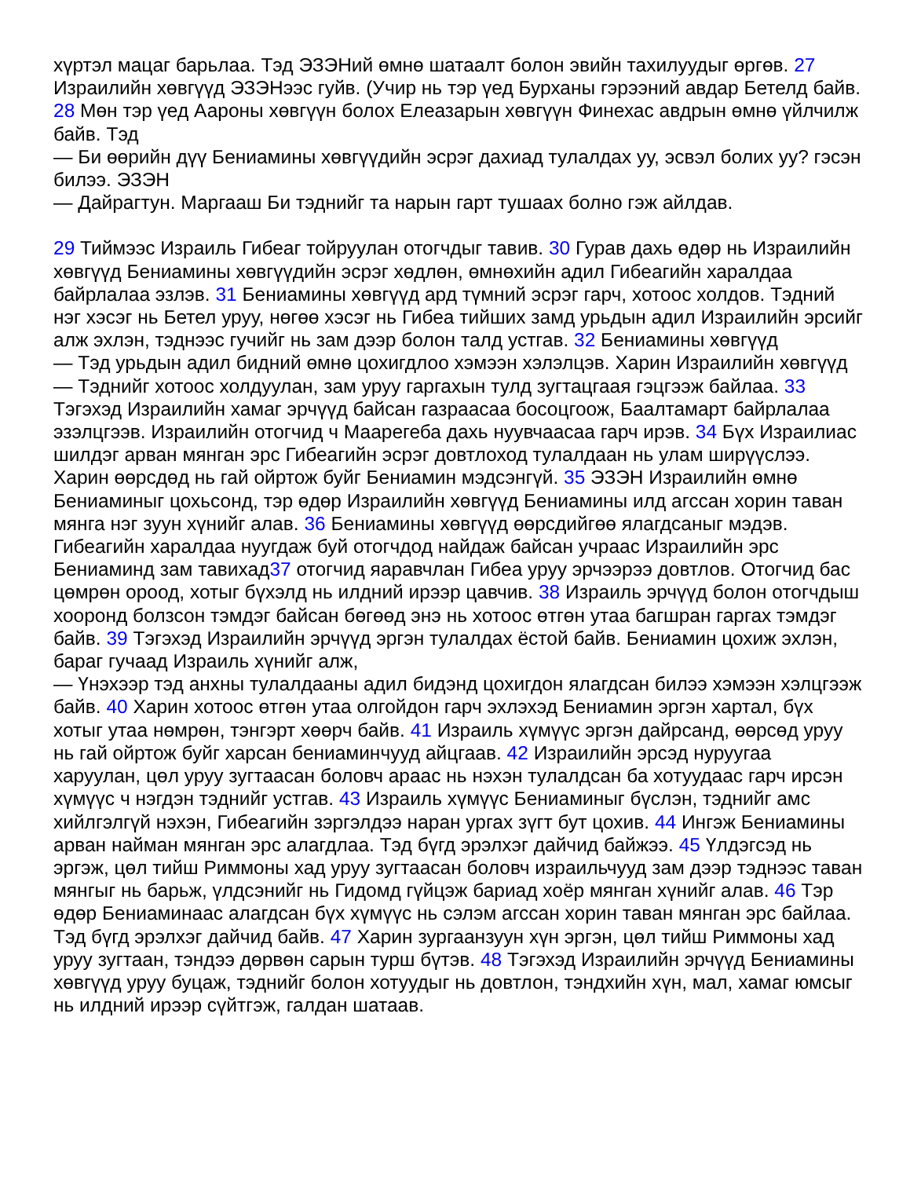хүртэл мацаг барьлаа. Тэд ЭЗЭНий өмнө шатаалт болон эвийн тахилуудыг өргөв. 27 Израилийн хөвгүүд ЭЗЭНээс гуйв. (Учир нь тэр үед Бурханы гэрээний авдар Бетелд байв. 28 Мөн тэр үед Аароны хөвгүүн болох Елеазарын хөвгүүн Финехас авдрын өмнө үйлчилж байв. Тэд
— Би өөрийн дүү Бениамины хөвгүүдийн эсрэг дахиад тулалдах уу, эсвэл болих уу? гэсэн билээ. ЭЗЭН
— Дайрагтун. Маргааш Би тэднийг та нарын гарт тушаах болно гэж айлдав.
29 Тиймээс Израиль Гибеаг тойруулан отогчдыг тавив. 30 Гурав дахь өдөр нь Израилийн хөвгүүд Бениамины хөвгүүдийн эсрэг хөдлөн, өмнөхийн адил Гибеагийн хаpалдаа байрлалаа эзлэв. 31 Бениамины хөвгүүд ард түмний эсрэг гарч, хотоос холдов. Тэдний нэг хэсэг нь Бетел уруу, нөгөө хэсэг нь Гибеа тийших замд урьдын адил Израилийн эрсийг алж эхлэн, тэднээс гучийг нь зам дээр болон талд устгав. 32 Бениамины хөвгүүд
— Тэд урьдын адил бидний өмнө цохигдлоо хэмээн хэлэлцэв. Харин Израилийн хөвгүүд
— Тэднийг хотоос холдуулан, зам уруу гаргахын тулд зугтацгаая гэцгээж байлаа. 33 Тэгэхэд Израилийн хамаг эрчүүд байсан газраасаа босоцгоож, Баалтамарт байрлалаа эзэлцгээв. Израилийн отогчид ч Маарегеба дахь нуувчаасаа гарч ирэв. 34 Бүх Израилиас шилдэг арван мянган эрс Гибеагийн эсрэг довтлоход тулалдаан нь улам ширүүслээ. Харин өөрсдөд нь гай ойртож буйг Бениамин мэдсэнгүй. 35 ЭЗЭН Израилийн өмнө Бениаминыг цохьсонд, тэр өдөр Израилийн хөвгүүд Бениамины илд агссан хорин таван мянга нэг зуун хүнийг алав. 36 Бениамины хөвгүүд өөрсдийгөө ялагдсаныг мэдэв. Гибеагийн хаpалдаа нуугдаж буй отогчдод найдаж байсан учраас Израилийн эрс Бениаминд зам тавихад37 отогчид яаравчлан Гибеа уруу эрчээрээ довтлов. Отогчид бас цөмрөн ороод, хотыг бүхэлд нь илдний ирээр цавчив. 38 Израиль эрчүүд болон отогчдыш хооронд болзсон тэмдэг байсан бөгөөд энэ нь хотоос өтгөн утаа багшран гаргах тэмдэг байв. 39 Тэгэхэд Израилийн эрчүүд эргэн тулалдах ёстой байв. Бениамин цохиж эхлэн, бараг гучаад Израиль хүнийг алж,
— Үнэхээр тэд анхны тулалдааны адил бидэнд цохигдон ялагдсан билээ хэмээн хэлцгээж байв. 40 Харин хотоос өтгөн утаа олгойдон гарч эхлэхэд Бениамин эргэн хартал, бүх хотыг утаа нөмрөн, тэнгэрт хөөрч байв. 41 Израиль хүмүүс эргэн дайрсанд, өөрсөд уруу нь гай ойртож буйг харсан бениаминчууд айцгаав. 42 Израилийн эрсэд нуруугаа харуулан, цөл уруу зугтаасан боловч араас нь нэхэн тулалдсан ба хотуудаас гарч ирсэн хүмүүс ч нэгдэн тэднийг устгав. 43 Израиль хүмүүс Бениаминыг бүслэн, тэднийг амс хийлгэлгүй нэхэн, Гибеагийн зэргэлдээ наран ургах зүгт бут цохив. 44 Ингэж Бениамины арван найман мянган эрс алагдлаа. Тэд бүгд эрэлхэг дайчид байжээ. 45 Үлдэгсэд нь эргэж, цөл тийш Риммоны хад уруу зугтаасан боловч израильчууд зам дээр тэднээс таван мянгыг нь барьж, үлдсэнийг нь Гидомд гүйцэж бариад хоёр мянган хүнийг алав. 46 Тэр өдөр Бениаминаас алагдсан бүх хүмүүс нь сэлэм агссан хорин таван мянган эрс байлаа. Тэд бүгд эрэлхэг дайчид байв. 47 Харин зургаанзуун хүн эргэн, цөл тийш Риммоны хад уруу зугтаан, тэндээ дөрвөн сарын турш бүтэв. 48 Тэгэхэд Израилийн эрчүүд Бениамины хөвгүүд уруу буцаж, тэднийг болон хотуудыг нь довтлон, тэндхийн хүн, мал, хамаг юмсыг нь илдний ирээр сүйтгэж, галдан шатаав.